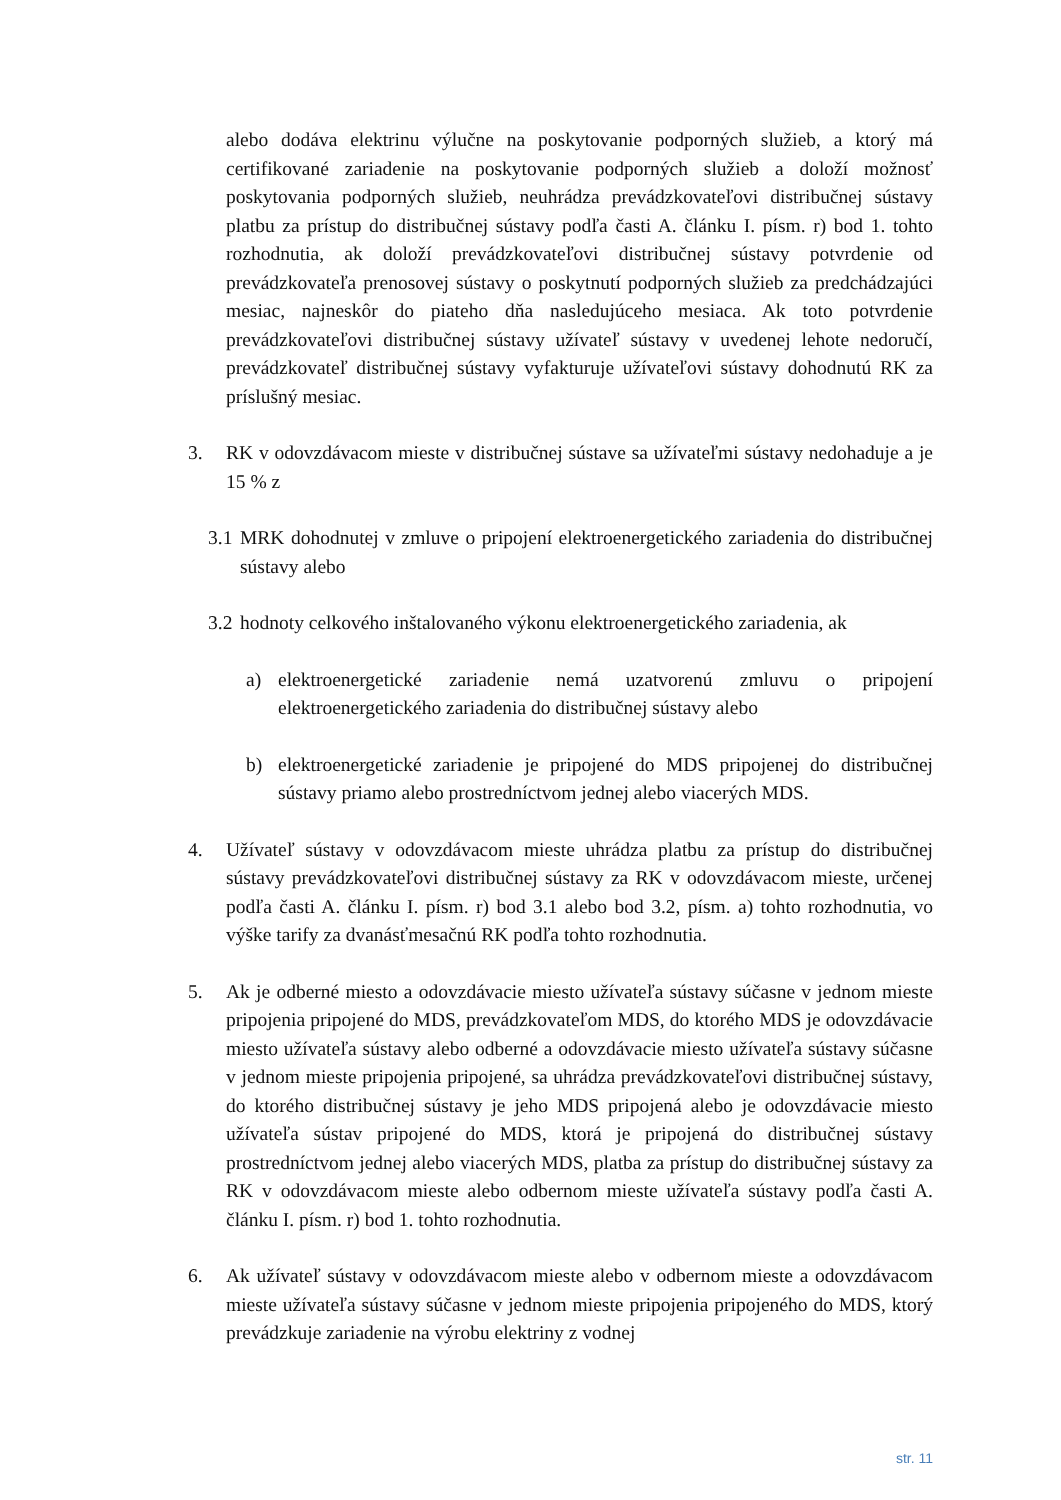alebo dodáva elektrinu výlučne na poskytovanie podporných služieb, a ktorý má certifikované zariadenie na poskytovanie podporných služieb a doloží možnosť poskytovania podporných služieb, neuhrádza prevádzkovateľovi distribučnej sústavy platbu za prístup do distribučnej sústavy podľa časti A. článku I. písm. r) bod 1. tohto rozhodnutia, ak doloží prevádzkovateľovi distribučnej sústavy potvrdenie od prevádzkovateľa prenosovej sústavy o poskytnutí podporných služieb za predchádzajúci mesiac, najneskôr do piateho dňa nasledujúceho mesiaca. Ak toto potvrdenie prevádzkovateľovi distribučnej sústavy užívateľ sústavy v uvedenej lehote nedoručí, prevádzkovateľ distribučnej sústavy vyfakturuje užívateľovi sústavy dohodnutú RK za príslušný mesiac.
3. RK v odovzdávacom mieste v distribučnej sústave sa užívateľmi sústavy nedohaduje a je 15 % z
3.1
MRK dohodnutej v zmluve o pripojení elektroenergetického zariadenia do distribučnej sústavy alebo
3.2
hodnoty celkového inštalovaného výkonu elektroenergetického zariadenia, ak
a) elektroenergetické zariadenie nemá uzatvorenú zmluvu o pripojení elektroenergetického zariadenia do distribučnej sústavy alebo
b) elektroenergetické zariadenie je pripojené do MDS pripojenej do distribučnej sústavy priamo alebo prostredníctvom jednej alebo viacerých MDS.
4. Užívateľ sústavy v odovzdávacom mieste uhrádza platbu za prístup do distribučnej sústavy prevádzkovateľovi distribučnej sústavy za RK v odovzdávacom mieste, určenej podľa časti A. článku I. písm. r) bod 3.1 alebo bod 3.2, písm. a) tohto rozhodnutia, vo výške tarify za dvanásťmesačnú RK podľa tohto rozhodnutia.
5. Ak je odberné miesto a odovzdávacie miesto užívateľa sústavy súčasne v jednom mieste pripojenia pripojené do MDS, prevádzkovateľom MDS, do ktorého MDS je odovzdávacie miesto užívateľa sústavy alebo odberné a odovzdávacie miesto užívateľa sústavy súčasne v jednom mieste pripojenia pripojené, sa uhrádza prevádzkovateľovi distribučnej sústavy, do ktorého distribučnej sústavy je jeho MDS pripojená alebo je odovzdávacie miesto užívateľa sústav pripojené do MDS, ktorá je pripojená do distribučnej sústavy prostredníctvom jednej alebo viacerých MDS, platba za prístup do distribučnej sústavy za RK v odovzdávacom mieste alebo odbernom mieste užívateľa sústavy podľa časti A. článku I. písm. r) bod 1. tohto rozhodnutia.
6. Ak užívateľ sústavy v odovzdávacom mieste alebo v odbernom mieste a odovzdávacom mieste užívateľa sústavy súčasne v jednom mieste pripojenia pripojeného do MDS, ktorý prevádzkuje zariadenie na výrobu elektriny z vodnej
str. 11